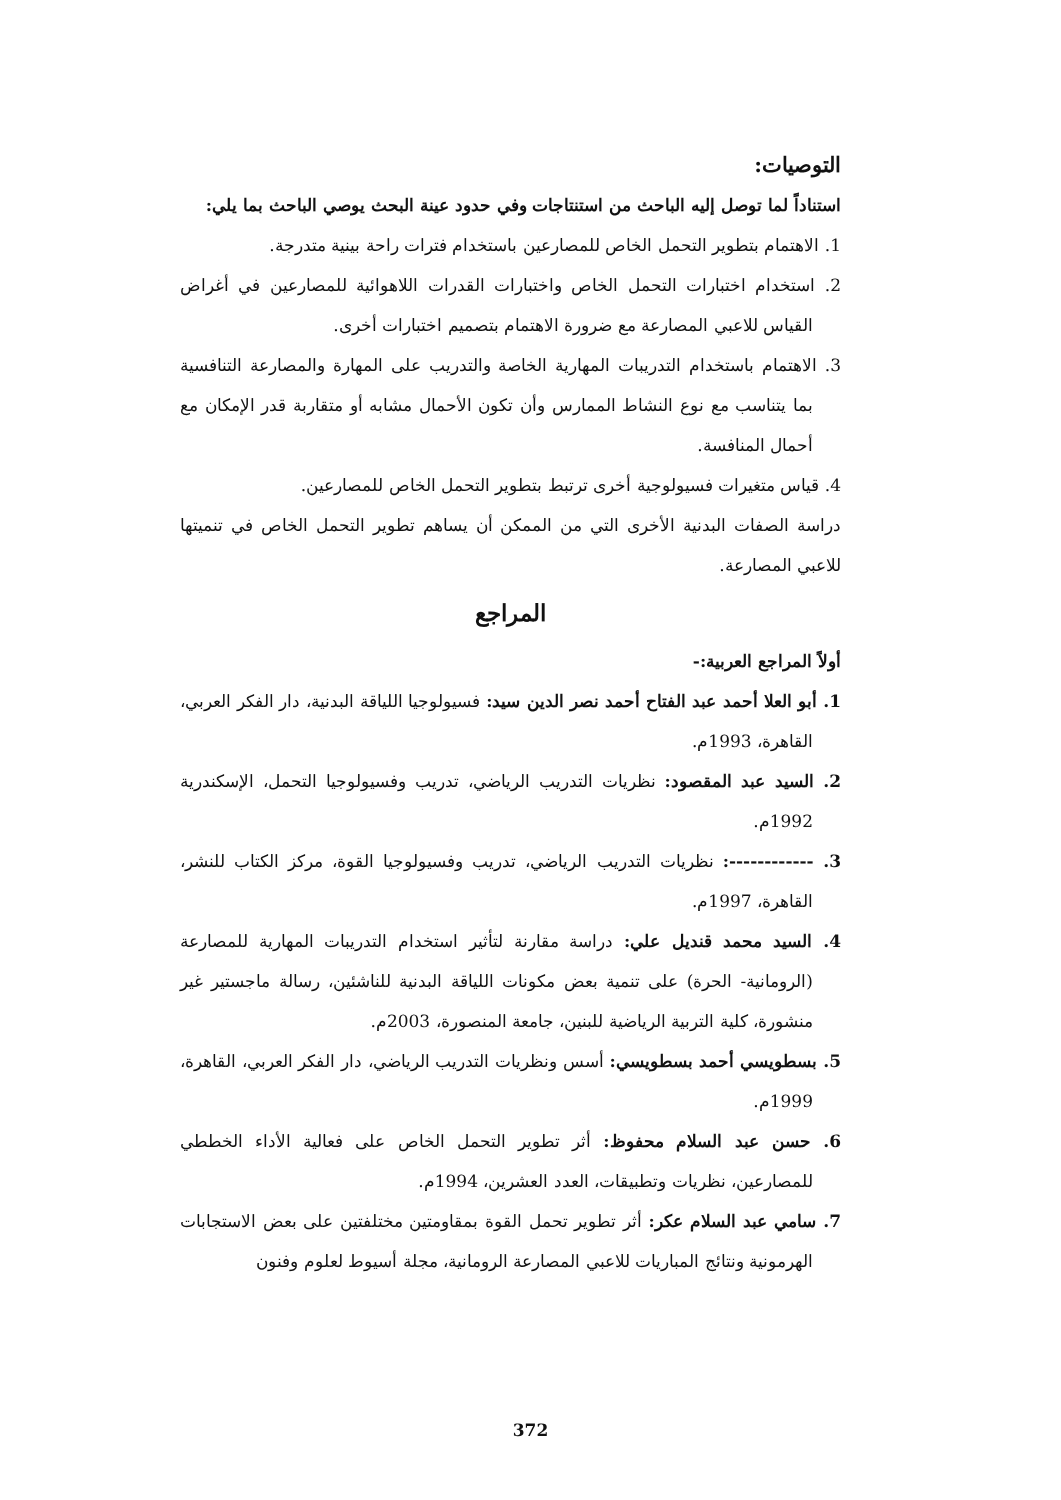التوصيات:
استناداً لما توصل إليه الباحث من استنتاجات وفي حدود عينة البحث يوصي الباحث بما يلي:
1. الاهتمام بتطوير التحمل الخاص للمصارعين باستخدام فترات راحة بينية متدرجة.
2. استخدام اختبارات التحمل الخاص واختبارات القدرات اللاهوائية للمصارعين في أغراض القياس للاعبي المصارعة مع ضرورة الاهتمام بتصميم اختبارات أخرى.
3. الاهتمام باستخدام التدريبات المهارية الخاصة والتدريب على المهارة والمصارعة التنافسية بما يتناسب مع نوع النشاط الممارس وأن تكون الأحمال مشابه أو متقاربة قدر الإمكان مع أحمال المنافسة.
4. قياس متغيرات فسيولوجية أخرى ترتبط بتطوير التحمل الخاص للمصارعين.
دراسة الصفات البدنية الأخرى التي من الممكن أن يساهم تطوير التحمل الخاص في تنميتها للاعبي المصارعة.
المراجع
أولاً المراجع العربية:-
1. أبو العلا أحمد عبد الفتاح أحمد نصر الدين سيد: فسيولوجيا اللياقة البدنية، دار الفكر العربي، القاهرة، 1993م.
2. السيد عبد المقصود: نظريات التدريب الرياضي، تدريب وفسيولوجيا التحمل، الإسكندرية 1992م.
3. ------------: نظريات التدريب الرياضي، تدريب وفسيولوجيا القوة، مركز الكتاب للنشر، القاهرة، 1997م.
4. السيد محمد قنديل علي: دراسة مقارنة لتأثير استخدام التدريبات المهارية للمصارعة (الرومانية- الحرة) على تنمية بعض مكونات اللياقة البدنية للناشئين، رسالة ماجستير غير منشورة، كلية التربية الرياضية للبنين، جامعة المنصورة، 2003م.
5. بسطويسي أحمد بسطويسي: أسس ونظريات التدريب الرياضي، دار الفكر العربي، القاهرة، 1999م.
6. حسن عبد السلام محفوظ: أثر تطوير التحمل الخاص على فعالية الأداء الخططي للمصارعين، نظريات وتطبيقات، العدد العشرين، 1994م.
7. سامي عبد السلام عكر: أثر تطوير تحمل القوة بمقاومتين مختلفتين على بعض الاستجابات الهرمونية ونتائج المباريات للاعبي المصارعة الرومانية، مجلة أسيوط لعلوم وفنون
372